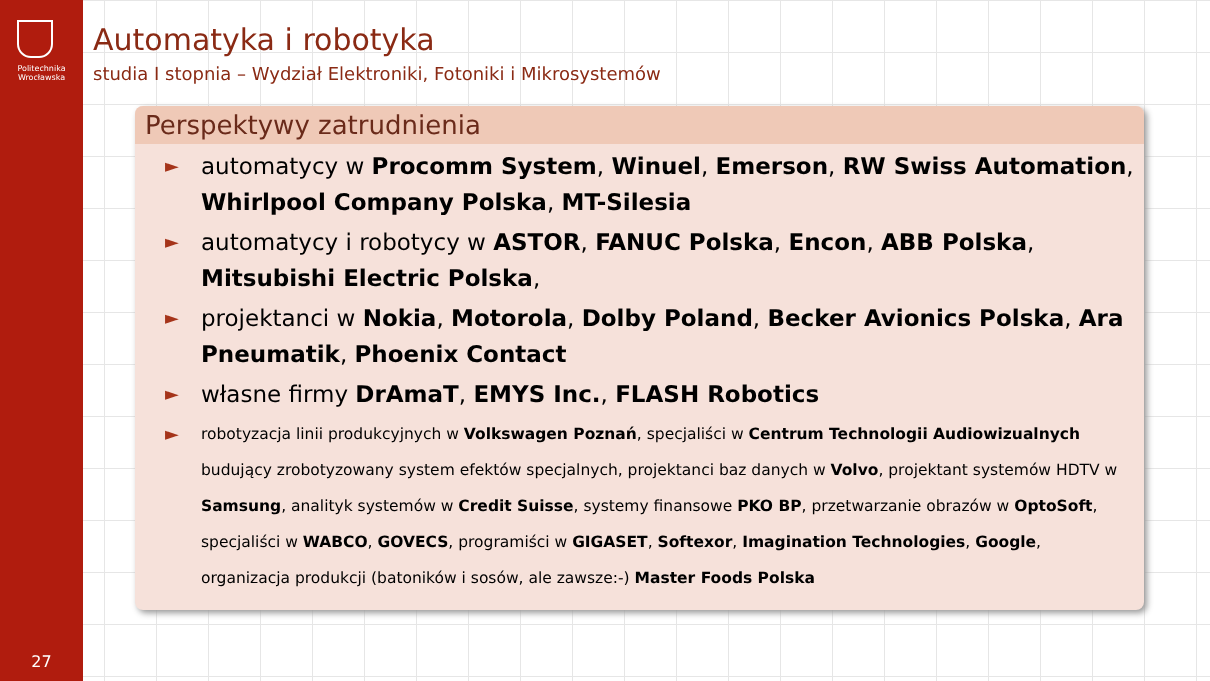Politechnika
Wrocławska
27
Automatyka i robotyka
studia I stopnia – Wydział Elektroniki, Fotoniki i Mikrosystemów
Perspektywy zatrudnienia
►
automatycy w Procomm System, Winuel, Emerson, RW Swiss Automation, Whirlpool Company Polska, MT-Silesia
►
automatycy i robotycy w ASTOR, FANUC Polska, Encon, ABB Polska, Mitsubishi Electric Polska,
►
projektanci w Nokia, Motorola, Dolby Poland, Becker Avionics Polska, Ara Pneumatik, Phoenix Contact
►
własne firmy DrAmaT, EMYS Inc., FLASH Robotics
►
robotyzacja linii produkcyjnych w Volkswagen Poznań, specjaliści w Centrum Technologii Audiowizualnych budujący zrobotyzowany system efektów specjalnych, projektanci baz danych w Volvo, projektant systemów HDTV w Samsung, analityk systemów w Credit Suisse, systemy finansowe PKO BP, przetwarzanie obrazów w OptoSoft, specjaliści w WABCO, GOVECS, programiści w GIGASET, Softexor, Imagination Technologies, Google, organizacja produkcji (batoników i sosów, ale zawsze:-) Master Foods Polska